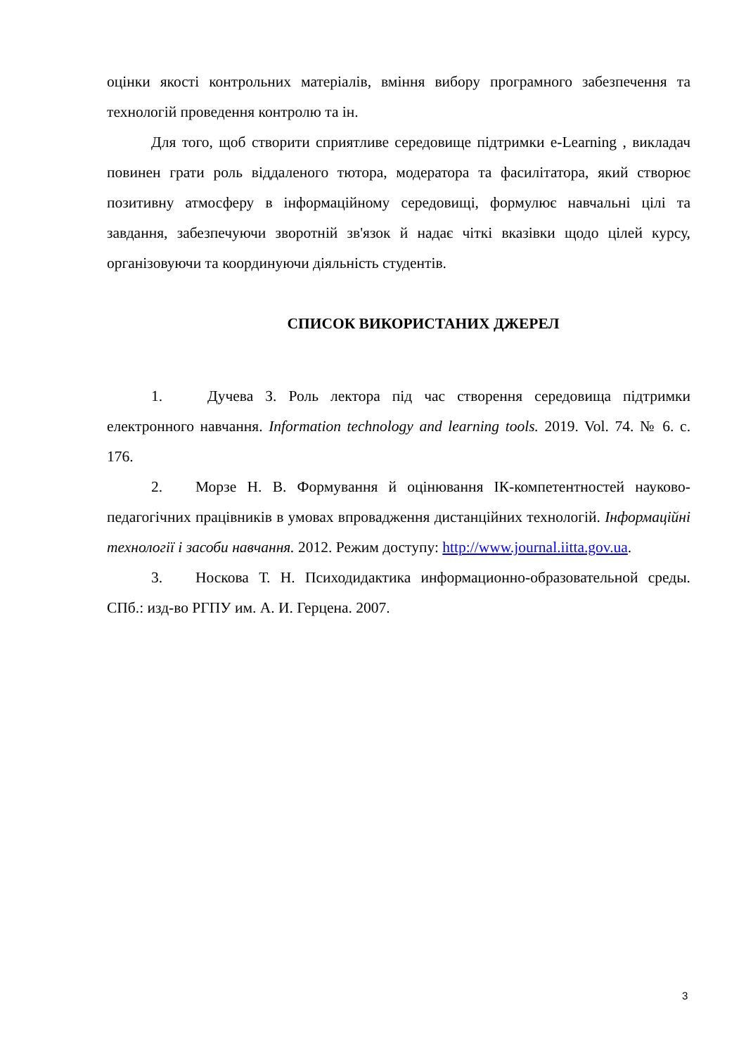оцінки якості контрольних матеріалів, вміння вибору програмного забезпечення та технологій проведення контролю та ін.
Для того, щоб створити сприятливе середовище підтримки e-Learning , викладач повинен грати роль віддаленого тютора, модератора та фасилітатора, який створює позитивну атмосферу в інформаційному середовищі, формулює навчальні цілі та завдання, забезпечуючи зворотній зв'язок й надає чіткі вказівки щодо цілей курсу, організовуючи та координуючи діяльність студентів.
СПИСОК ВИКОРИСТАНИХ ДЖЕРЕЛ
1. Дучева З. Роль лектора під час створення середовища підтримки електронного навчання. Information technology and learning tools. 2019. Vol. 74. № 6. c. 176.
2. Морзе Н. В. Формування й оцінювання ІК-компетентностей науково-педагогічних працівників в умовах впровадження дистанційних технологій. Інформаційні технології і засоби навчання. 2012. Режим доступу: http://www.journal.iitta.gov.ua.
3. Носкова Т. Н. Психодидактика информационно-образовательной среды. СПб.: изд-во РГПУ им. А. И. Герцена. 2007.
3